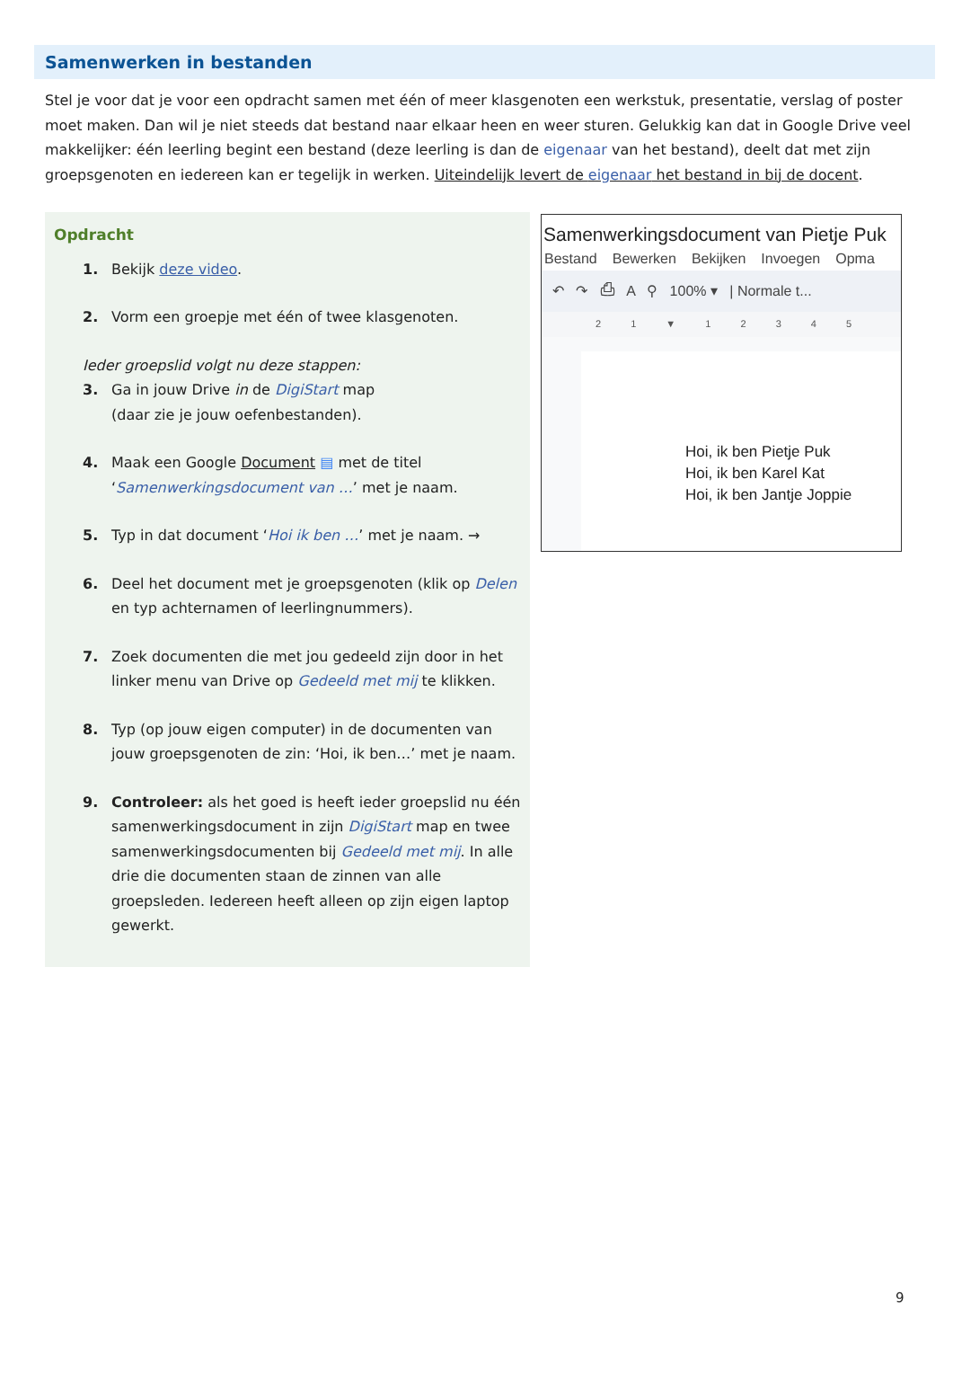Samenwerken in bestanden
Stel je voor dat je voor een opdracht samen met één of meer klasgenoten een werkstuk, presentatie, verslag of poster moet maken. Dan wil je niet steeds dat bestand naar elkaar heen en weer sturen. Gelukkig kan dat in Google Drive veel makkelijker: één leerling begint een bestand (deze leerling is dan de eigenaar van het bestand), deelt dat met zijn groepsgenoten en iedereen kan er tegelijk in werken. Uiteindelijk levert de eigenaar het bestand in bij de docent.
Opdracht
1. Bekijk deze video.
2. Vorm een groepje met één of twee klasgenoten.
Ieder groepslid volgt nu deze stappen:
3. Ga in jouw Drive in de DigiStart map
(daar zie je jouw oefenbestanden).
4. Maak een Google Document ▤ met de titel ‘Samenwerkingsdocument van …’ met je naam.
5. Typ in dat document ‘Hoi ik ben …’ met je naam. →
6. Deel het document met je groepsgenoten (klik op Delen en typ achternamen of leerlingnummers).
7. Zoek documenten die met jou gedeeld zijn door in het linker menu van Drive op Gedeeld met mij te klikken.
8. Typ (op jouw eigen computer) in de documenten van jouw groepsgenoten de zin: ‘Hoi, ik ben…’ met je naam.
9. Controleer: als het goed is heeft ieder groepslid nu één samenwerkingsdocument in zijn DigiStart map en twee samenwerkingsdocumenten bij Gedeeld met mij. In alle drie die documenten staan de zinnen van alle groepsleden. Iedereen heeft alleen op zijn eigen laptop gewerkt.
Samenwerkingsdocument van Pietje Puk
Bestand Bewerken Bekijken Invoegen Opma
↶ ↷ ⎙ A ⚲ 100% ▾ | Normale t...
2 1 ▼ 1 2 3 4 5
Hoi, ik ben Pietje Puk
Hoi, ik ben Karel Kat
Hoi, ik ben Jantje Joppie
9